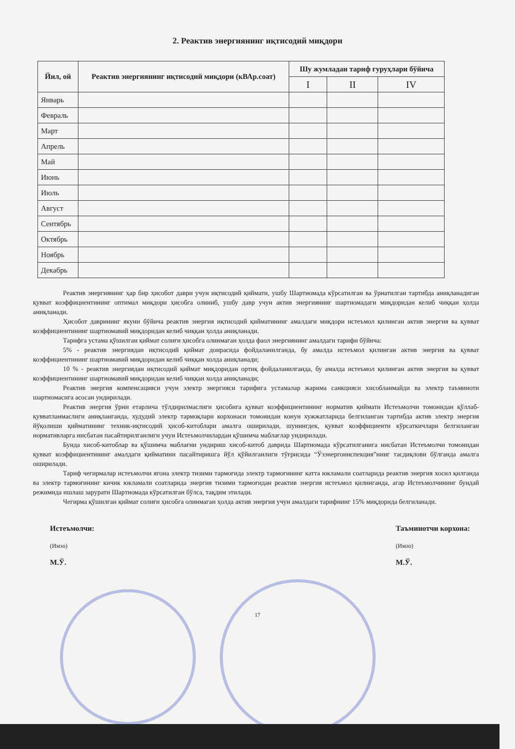2. Реактив энергиянинг иқтисодий миқдори
| Йил, ой | Реактив энергиянинг иқтисодий миқдори (кВАр.соат) | Шу жумладан тариф гуруҳлари бўйича | | |
| --- | --- | --- | --- | --- |
| | | I | II | IV |
| Январь | | | | |
| Февраль | | | | |
| Март | | | | |
| Апрель | | | | |
| Май | | | | |
| Июнь | | | | |
| Июль | | | | |
| Август | | | | |
| Сентябрь | | | | |
| Октябрь | | | | |
| Ноябрь | | | | |
| Декабрь | | | | |
Реактив энергиянинг ҳар бир ҳисобот даври учун иқтисодий қиймати, ушбу Шартномада кўрсатилган ва ўрнатилган тартибда аниқланадиган қувват коэффициентининг оптимал миқдори ҳисобга олиниб, ушбу давр учун актив энергиянинг шартномадаги миқдоридан келиб чиққан ҳолда аниқланади.
Ҳисобот даврининг якуни бўйича реактив энергия иқтисодий қийматининг амалдаги миқдори истеъмол қилинган актив энергия ва қувват коэффициентининг шартномавий миқдоридан келиб чиққан ҳолда аниқланади.
Тарифга устама қўшилган қиймат солиғи ҳисобга олинмаган ҳолда фаол энергиянинг амалдаги тарифи бўйича:
5% - реактив энергиядан иқтисодий қиймат доирасида фойдаланилганда, бу амалда истеъмол қилинган актив энергия ва қувват коэффициентининг шартномавий миқдоридан келиб чиққан холда аниқланади;
10 % - реактив энергиядан иқтисодий қиймат миқдоридан ортиқ фойдаланилганда, бу амалда истеъмол қилинган актив энергия ва қувват коэффициентининг шартномавий миқдоридан келиб чиққан холда аниқланади;
Реактив энергия компенсацияси учун электр энергияси тарифига устамалар жарима санкцияси хисобланмайди ва электр таъминоти шартномасига асосан ундирилади.
Реактив энергия ўрни етарлича тўлдирилмаслиги ҳисобига қувват коэффициентининг норматив қиймати Истеъмолчи томонидан қўллаб-қувватланмаслиги аниқланганда, худудий электр тармоқлари корхонаси томонидан конун хужжатларида белгиланган тартибда актив электр энергия йўқолиши қийматининг техник-иқтисодий ҳисоб-китоблари амалга оширилади, шунингдек, қувват коэффициенти кўрсаткичлари белгиланган нормативларга нисбатан пасайтирилганлиги учун Истеъмолчилардан қўшимча маблағлар ундирилади.
Бунда хисоб-китоблар ва қўшимча маблағни ундириш хисоб-китоб даврида Шартномада кўрсатилганига нисбатан Истеъмолчи томонидан қувват коэффициентининг амалдаги қийматини пасайтиришга йўл қўйилганлиги тўғрисида “Ўзэнергоинспекция”нинг тасдиқлови бўлганда амалга оширилади.
Тариф чегирмалар истеъмолчи ягона электр тизими тармоғида электр тармоғининг катта юкламали соатларида реактив энергия хосил қилганда ва электр тармоғининг кичик юкламали соатларида энергия тизими тармоғидан реактив энергия истеъмол қилинганда, агар Истеъмолчининг бундай режимида ишлаш зарурати Шартномада кўрсатилган бўлса, тақдим этилади.
Чегирма қўшилган қиймат солиғи ҳисобга олинмаган ҳолда актив энергия учун амалдаги тарифнинг 15% миқдорида белгиланади.
Истеъмолчи:
(Имзо)
М.Ў.
Таъминотчи корхона:
(Имзо)
М.Ў.
17